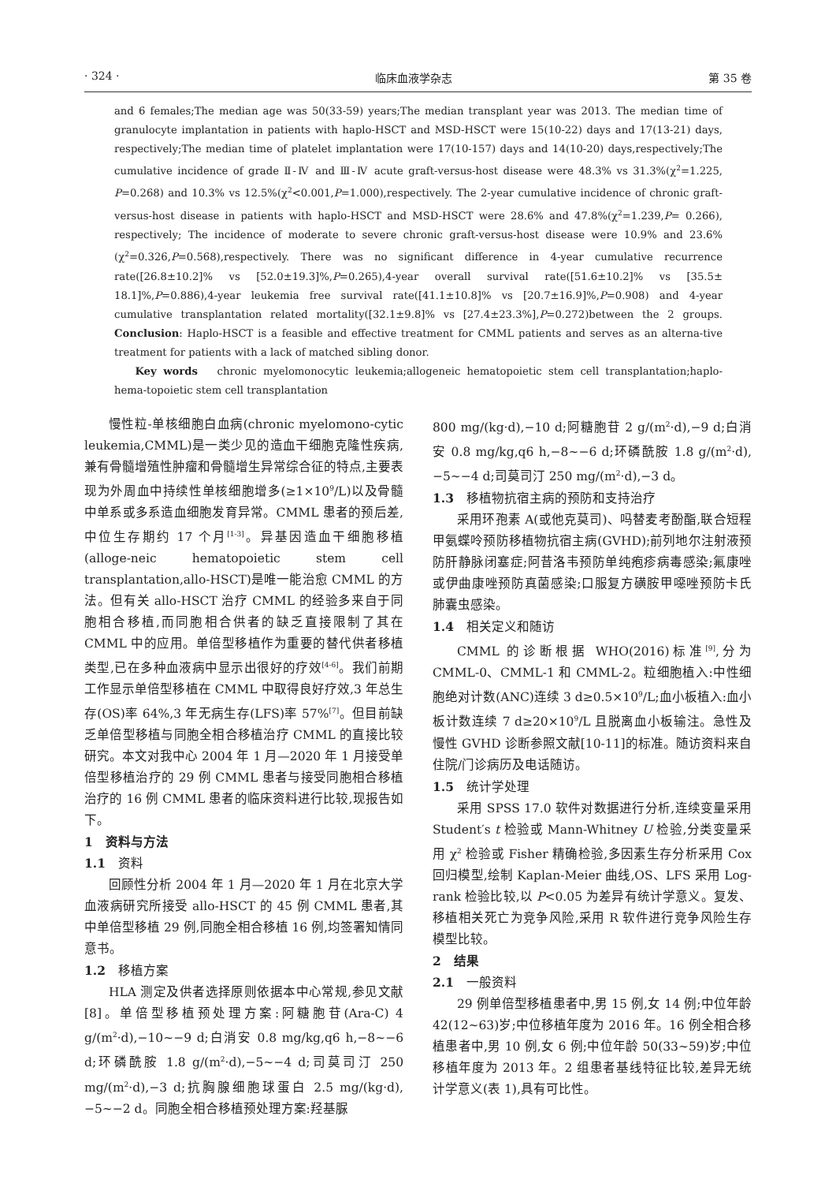· 324 · 临床血液学杂志 第 35 卷
and 6 females;The median age was 50(33-59) years;The median transplant year was 2013. The median time of granulocyte implantation in patients with haplo-HSCT and MSD-HSCT were 15(10-22) days and 17(13-21) days, respectively;The median time of platelet implantation were 17(10-157) days and 14(10-20) days,respectively;The cumulative incidence of grade Ⅱ-Ⅳ and Ⅲ-Ⅳ acute graft-versus-host disease were 48.3% vs 31.3%(χ<sup>2</sup>=1.225, P=0.268) and 10.3% vs 12.5%(χ<sup>2</sup><0.001,P=1.000),respectively. The 2-year cumulative incidence of chronic graft-versus-host disease in patients with haplo-HSCT and MSD-HSCT were 28.6% and 47.8%(χ<sup>2</sup>=1.239,P= 0.266), respectively; The incidence of moderate to severe chronic graft-versus-host disease were 10.9% and 23.6%(χ<sup>2</sup>=0.326,P=0.568),respectively. There was no significant difference in 4-year cumulative recurrence rate([26.8±10.2]% vs [52.0±19.3]%,P=0.265),4-year overall survival rate([51.6±10.2]% vs [35.5± 18.1]%,P=0.886),4-year leukemia free survival rate([41.1±10.8]% vs [20.7±16.9]%,P=0.908) and 4-year cumulative transplantation related mortality([32.1±9.8]% vs [27.4±23.3%],P=0.272)between the 2 groups. Conclusion: Haplo-HSCT is a feasible and effective treatment for CMML patients and serves as an alterna-tive treatment for patients with a lack of matched sibling donor.
Key words chronic myelomonocytic leukemia;allogeneic hematopoietic stem cell transplantation;haplo-hema-topoietic stem cell transplantation
慢性粒-单核细胞白血病(chronic myelomono-cytic leukemia,CMML)是一类少见的造血干细胞克隆性疾病,兼有骨髓增殖性肿瘤和骨髓增生异常综合征的特点,主要表现为外周血中持续性单核细胞增多(≥1×10<sup>9</sup>/L)以及骨髓中单系或多系造血细胞发育异常。CMML 患者的预后差,中位生存期约 17 个月<sup>[1-3]</sup>。异基因造血干细胞移植(alloge-neic hematopoietic stem cell transplantation,allo-HSCT)是唯一能治愈 CMML 的方法。但有关 allo-HSCT 治疗 CMML 的经验多来自于同胞相合移植,而同胞相合供者的缺乏直接限制了其在 CMML 中的应用。单倍型移植作为重要的替代供者移植类型,已在多种血液病中显示出很好的疗效<sup>[4-6]</sup>。我们前期工作显示单倍型移植在 CMML 中取得良好疗效,3 年总生存(OS)率 64%,3 年无病生存(LFS)率 57%<sup>[7]</sup>。但目前缺乏单倍型移植与同胞全相合移植治疗 CMML 的直接比较研究。本文对我中心 2004 年 1 月—2020 年 1 月接受单倍型移植治疗的 29 例 CMML 患者与接受同胞相合移植治疗的 16 例 CMML 患者的临床资料进行比较,现报告如下。
1　资料与方法
1.1　资料
回顾性分析 2004 年 1 月—2020 年 1 月在北京大学血液病研究所接受 allo-HSCT 的 45 例 CMML 患者,其中单倍型移植 29 例,同胞全相合移植 16 例,均签署知情同意书。
1.2　移植方案
HLA 测定及供者选择原则依据本中心常规,参见文献[8]。单倍型移植预处理方案:阿糖胞苷(Ara-C) 4 g/(m<sup>2</sup>·d),−10~−9 d;白消安 0.8 mg/kg,q6 h,−8~−6 d;环磷酰胺 1.8 g/(m<sup>2</sup>·d),−5~−4 d;司莫司汀 250 mg/(m<sup>2</sup>·d),−3 d;抗胸腺细胞球蛋白 2.5 mg/(kg·d),−5~−2 d。同胞全相合移植预处理方案:羟基脲
800 mg/(kg·d),−10 d;阿糖胞苷 2 g/(m<sup>2</sup>·d),−9 d;白消安 0.8 mg/kg,q6 h,−8~−6 d;环磷酰胺 1.8 g/(m<sup>2</sup>·d),−5~−4 d;司莫司汀 250 mg/(m<sup>2</sup>·d),−3 d。
1.3　移植物抗宿主病的预防和支持治疗
采用环孢素 A(或他克莫司)、吗替麦考酚酯,联合短程甲氨蝶呤预防移植物抗宿主病(GVHD);前列地尔注射液预防肝静脉闭塞症;阿昔洛韦预防单纯疱疹病毒感染;氟康唑或伊曲康唑预防真菌感染;口服复方磺胺甲噁唑预防卡氏肺囊虫感染。
1.4　相关定义和随访
CMML 的诊断根据 WHO(2016)标准<sup>[9]</sup>,分为 CMML-0、CMML-1 和 CMML-2。粒细胞植入:中性细胞绝对计数(ANC)连续 3 d≥0.5×10<sup>9</sup>/L;血小板植入:血小板计数连续 7 d≥20×10<sup>9</sup>/L 且脱离血小板输注。急性及慢性 GVHD 诊断参照文献[10-11]的标准。随访资料来自住院/门诊病历及电话随访。
1.5　统计学处理
采用 SPSS 17.0 软件对数据进行分析,连续变量采用 Student′s t 检验或 Mann-Whitney U 检验,分类变量采用 χ<sup>2</sup> 检验或 Fisher 精确检验,多因素生存分析采用 Cox 回归模型,绘制 Kaplan-Meier 曲线,OS、LFS 采用 Log-rank 检验比较,以 P<0.05 为差异有统计学意义。复发、移植相关死亡为竞争风险,采用 R 软件进行竞争风险生存模型比较。
2　结果
2.1　一般资料
29 例单倍型移植患者中,男 15 例,女 14 例;中位年龄 42(12~63)岁;中位移植年度为 2016 年。16 例全相合移植患者中,男 10 例,女 6 例;中位年龄 50(33~59)岁;中位移植年度为 2013 年。2 组患者基线特征比较,差异无统计学意义(表 1),具有可比性。